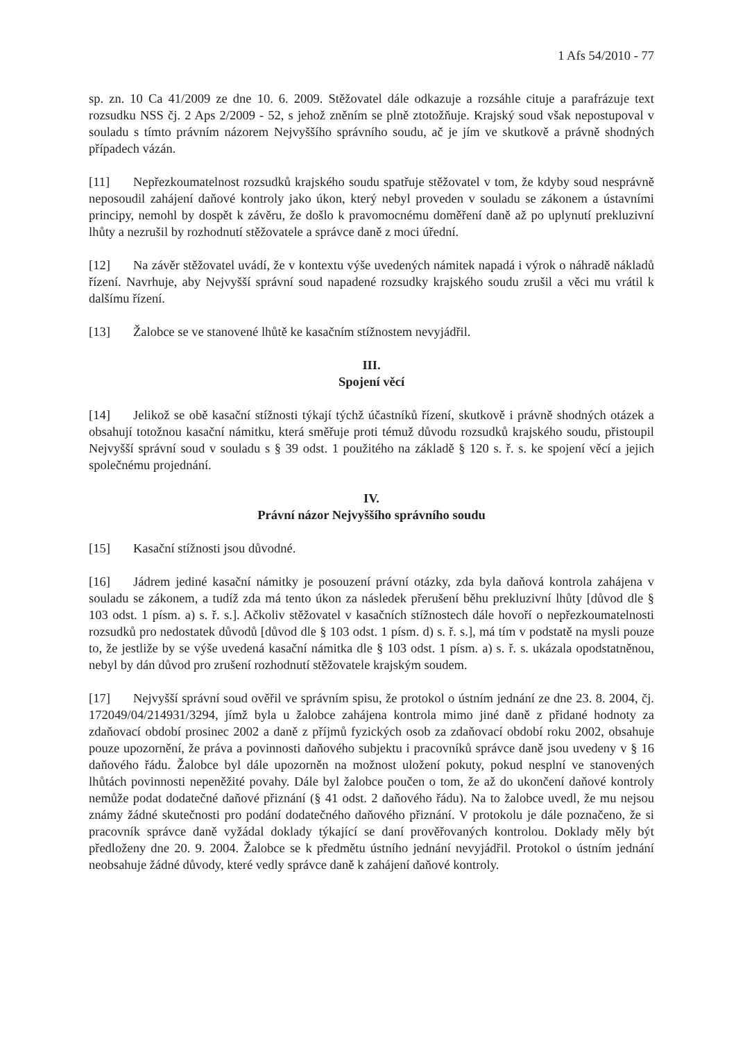1 Afs 54/2010 - 77
sp. zn. 10 Ca 41/2009 ze dne 10. 6. 2009. Stěžovatel dále odkazuje a rozsáhle cituje a parafrázuje text rozsudku NSS čj. 2 Aps 2/2009 - 52, s jehož zněním se plně ztotožňuje. Krajský soud však nepostupoval v souladu s tímto právním názorem Nejvyššího správního soudu, ač je jím ve skutkově a právně shodných případech vázán.
[11] Nepřezkoumatelnost rozsudků krajského soudu spatřuje stěžovatel v tom, že kdyby soud nesprávně neposoudil zahájení daňové kontroly jako úkon, který nebyl proveden v souladu se zákonem a ústavními principy, nemohl by dospět k závěru, že došlo k pravomocnému doměření daně až po uplynutí prekluzivní lhůty a nezrušil by rozhodnutí stěžovatele a správce daně z moci úřední.
[12] Na závěr stěžovatel uvádí, že v kontextu výše uvedených námitek napadá i výrok o náhradě nákladů řízení. Navrhuje, aby Nejvyšší správní soud napadené rozsudky krajského soudu zrušil a věci mu vrátil k dalšímu řízení.
[13] Žalobce se ve stanovené lhůtě ke kasačním stížnostem nevyjádřil.
III.
Spojení věcí
[14] Jelikož se obě kasační stížnosti týkají týchž účastníků řízení, skutkově i právně shodných otázek a obsahují totožnou kasační námitku, která směřuje proti témuž důvodu rozsudků krajského soudu, přistoupil Nejvyšší správní soud v souladu s § 39 odst. 1 použitého na základě § 120 s. ř. s. ke spojení věcí a jejich společnému projednání.
IV.
Právní názor Nejvyššího správního soudu
[15] Kasační stížnosti jsou důvodné.
[16] Jádrem jediné kasační námitky je posouzení právní otázky, zda byla daňová kontrola zahájena v souladu se zákonem, a tudíž zda má tento úkon za následek přerušení běhu prekluzivní lhůty [důvod dle § 103 odst. 1 písm. a) s. ř. s.]. Ačkoliv stěžovatel v kasačních stížnostech dále hovoří o nepřezkoumatelnosti rozsudků pro nedostatek důvodů [důvod dle § 103 odst. 1 písm. d) s. ř. s.], má tím v podstatě na mysli pouze to, že jestliže by se výše uvedená kasační námitka dle § 103 odst. 1 písm. a) s. ř. s. ukázala opodstatněnou, nebyl by dán důvod pro zrušení rozhodnutí stěžovatele krajským soudem.
[17] Nejvyšší správní soud ověřil ve správním spisu, že protokol o ústním jednání ze dne 23. 8. 2004, čj. 172049/04/214931/3294, jímž byla u žalobce zahájena kontrola mimo jiné daně z přidané hodnoty za zdaňovací období prosinec 2002 a daně z příjmů fyzických osob za zdaňovací období roku 2002, obsahuje pouze upozornění, že práva a povinnosti daňového subjektu i pracovníků správce daně jsou uvedeny v § 16 daňového řádu. Žalobce byl dále upozorněn na možnost uložení pokuty, pokud nesplní ve stanovených lhůtách povinnosti nepeněžité povahy. Dále byl žalobce poučen o tom, že až do ukončení daňové kontroly nemůže podat dodatečné daňové přiznání (§ 41 odst. 2 daňového řádu). Na to žalobce uvedl, že mu nejsou známy žádné skutečnosti pro podání dodatečného daňového přiznání. V protokolu je dále poznačeno, že si pracovník správce daně vyžádal doklady týkající se daní prověřovaných kontrolou. Doklady měly být předloženy dne 20. 9. 2004. Žalobce se k předmětu ústního jednání nevyjádřil. Protokol o ústním jednání neobsahuje žádné důvody, které vedly správce daně k zahájení daňové kontroly.